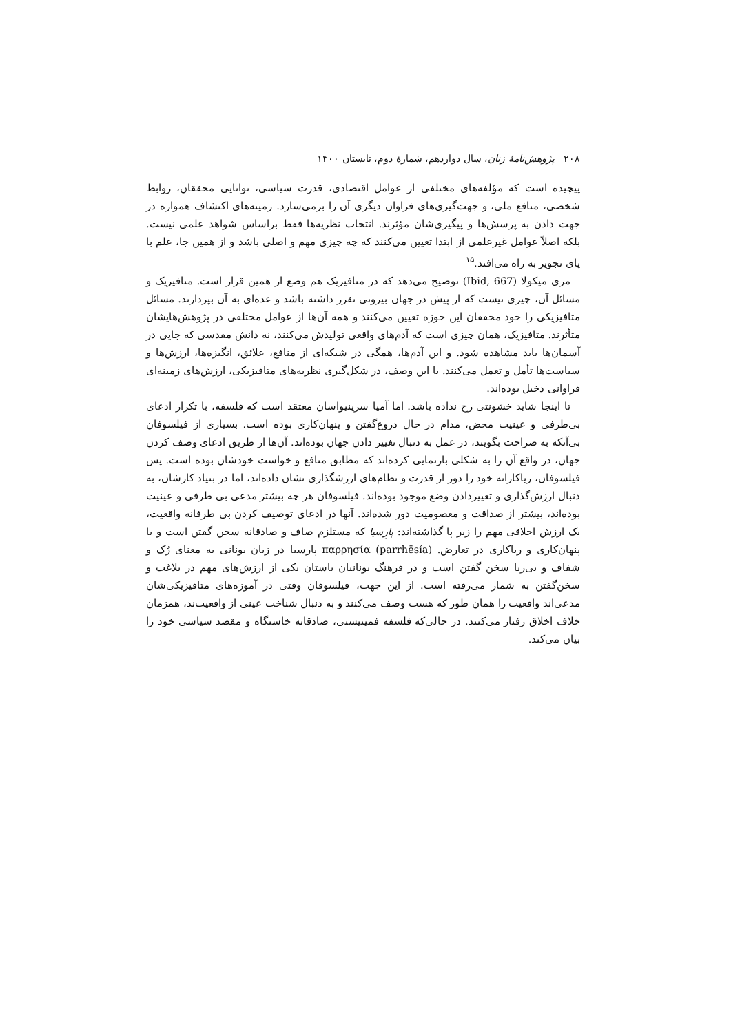۲۰۸ پژوهش‌نامهٔ زنان، سال دوازدهم، شمارهٔ دوم، تابستان ۱۴۰۰
پیچیده است که مؤلفه‌های مختلفی از عوامل اقتصادی، قدرت سیاسی، توانایی محققان، روابط شخصی، منافع ملی، و جهت‌گیری‌های فراوان دیگری آن را برمی‌سازد. زمینه‌های اکتشاف همواره در جهت دادن به پرسش‌ها و پیگیری‌شان مؤثرند. انتخاب نظریه‌ها فقط براساس شواهد علمی نیست. بلکه اصلاً عوامل غیرعلمی از ابتدا تعیین می‌کنند که چه چیزی مهم و اصلی باشد و از همین جا، علم با پای تجویز به راه می‌افتد.<sup>۱۵</sup>
مری میکولا (Ibid, 667) توضیح می‌دهد که در متافیزیک هم وضع از همین قرار است. متافیزیک و مسائل آن، چیزی نیست که از پیش در جهان بیرونی تقرر داشته باشد و عده‌ای به آن بپردازند. مسائل متافیزیکی را خود محققان این حوزه تعیین می‌کنند و همه آن‌ها از عوامل مختلفی در پژوهش‌هایشان متأثرند. متافیزیک، همان چیزی است که آدم‌های واقعی تولیدش می‌کنند، نه دانش مقدسی که جایی در آسمان‌ها باید مشاهده شود. و این آدم‌ها، همگی در شبکه‌ای از منافع، علائق، انگیزه‌ها، ارزش‌ها و سیاست‌ها تأمل و تعمل می‌کنند. با این وصف، در شکل‌گیری نظریه‌های متافیزیکی، ارزش‌های زمینه‌ای فراوانی دخیل بوده‌اند.
تا اینجا شاید خشونتی رخ نداده باشد. اما آمیا سرینیواسان معتقد است که فلسفه، با تکرار ادعای بی‌طرفی و عینیت محض، مدام در حال دروغ‌گفتن و پنهان‌کاری بوده است. بسیاری از فیلسوفان بی‌آنکه به صراحت بگویند، در عمل به دنبال تغییر دادن جهان بوده‌اند. آن‌ها از طریق ادعای وصف کردن جهان، در واقع آن را به شکلی بازنمایی کرده‌اند که مطابق منافع و خواست خودشان بوده است. پس فیلسوفان، ریاکارانه خود را دور از قدرت و نظام‌های ارزشگذاری نشان داده‌اند، اما در بنیاد کارشان، به دنبال ارزش‌گذاری و تغییردادن وضع موجود بوده‌اند. فیلسوفان هر چه بیشتر مدعی بی طرفی و عینیت بوده‌اند، بیشتر از صداقت و معصومیت دور شده‌اند. آنها در ادعای توصیف کردن بی طرفانه واقعیت، یک ارزش اخلاقی مهم را زیر پا گذاشته‌اند: پارِسیا که مستلزم صاف و صادقانه سخن گفتن است و با پنهان‌کاری و ریاکاری در تعارض. (parrhēsía) παρρησία پارسیا در زبان یونانی به معنای رُک و شفاف و بی‌ریا سخن گفتن است و در فرهنگ یونانیان باستان یکی از ارزش‌های مهم در بلاغت و سخن‌گفتن به شمار می‌رفته است. از این جهت، فیلسوفان وقتی در آموزه‌های متافیزیکی‌شان مدعی‌اند واقعیت را همان طور که هست وصف می‌کنند و به دنبال شناخت عینی از واقعیت‌ند، همزمان خلاف اخلاق رفتار می‌کنند. در حالی‌که فلسفه فمینیستی، صادقانه خاستگاه و مقصد سیاسی خود را بیان می‌کند.